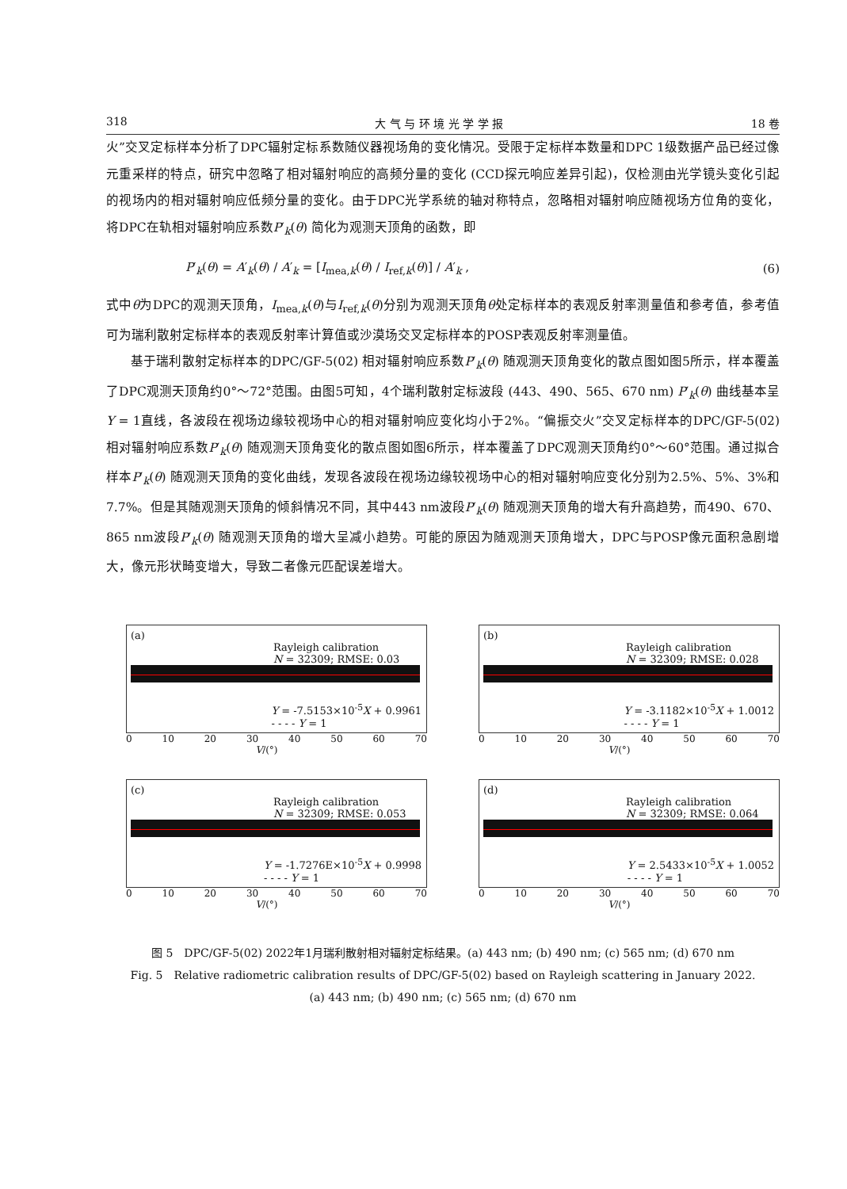318 大 气 与 环 境 光 学 学 报 18 卷
火”交叉定标样本分析了DPC辐射定标系数随仪器视场角的变化情况。受限于定标样本数量和DPC 1级数据产品已经过像元重采样的特点，研究中忽略了相对辐射响应的高频分量的变化 (CCD探元响应差异引起)，仅检测由光学镜头变化引起的视场内的相对辐射响应低频分量的变化。由于DPC光学系统的轴对称特点，忽略相对辐射响应随视场方位角的变化，将DPC在轨相对辐射响应系数P′<sub>k</sub>(θ) 简化为观测天顶角的函数，即
P′<sub>k</sub>(θ) = A′<sub>k</sub>(θ) / A′<sub>k</sub> = [I<sub>mea,k</sub>(θ) / I<sub>ref,k</sub>(θ)] / A′<sub>k</sub> , (6)
式中θ为DPC的观测天顶角，I<sub>mea,k</sub>(θ)与I<sub>ref,k</sub>(θ)分别为观测天顶角θ处定标样本的表观反射率测量值和参考值，参考值可为瑞利散射定标样本的表观反射率计算值或沙漠场交叉定标样本的POSP表观反射率测量值。
基于瑞利散射定标样本的DPC/GF-5(02) 相对辐射响应系数P′<sub>k</sub>(θ) 随观测天顶角变化的散点图如图5所示，样本覆盖了DPC观测天顶角约0°～72°范围。由图5可知，4个瑞利散射定标波段 (443、490、565、670 nm) P′<sub>k</sub>(θ) 曲线基本呈Y = 1直线，各波段在视场边缘较视场中心的相对辐射响应变化均小于2%。“偏振交火”交叉定标样本的DPC/GF-5(02) 相对辐射响应系数P′<sub>k</sub>(θ) 随观测天顶角变化的散点图如图6所示，样本覆盖了DPC观测天顶角约0°～60°范围。通过拟合样本P′<sub>k</sub>(θ) 随观测天顶角的变化曲线，发现各波段在视场边缘较视场中心的相对辐射响应变化分别为2.5%、5%、3%和7.7%。但是其随观测天顶角的倾斜情况不同，其中443 nm波段P′<sub>k</sub>(θ) 随观测天顶角的增大有升高趋势，而490、670、865 nm波段P′<sub>k</sub>(θ) 随观测天顶角的增大呈减小趋势。可能的原因为随观测天顶角增大，DPC与POSP像元面积急剧增大，像元形状畸变增大，导致二者像元匹配误差增大。
(a)
Rayleigh calibration
N = 32309; RMSE: 0.03
Y = -7.5153×10<sup>-5</sup>X + 0.9961
- - - - Y = 1
0 10 20 30 40 50 60 70
V/(°)
(b)
Rayleigh calibration
N = 32309; RMSE: 0.028
Y = -3.1182×10<sup>-5</sup>X + 1.0012
- - - - Y = 1
0 10 20 30 40 50 60 70
V/(°)
(c)
Rayleigh calibration
N = 32309; RMSE: 0.053
Y = -1.7276E×10<sup>-5</sup>X + 0.9998
- - - - Y = 1
0 10 20 30 40 50 60 70
V/(°)
(d)
Rayleigh calibration
N = 32309; RMSE: 0.064
Y = 2.5433×10<sup>-5</sup>X + 1.0052
- - - - Y = 1
0 10 20 30 40 50 60 70
V/(°)
图 5　DPC/GF-5(02) 2022年1月瑞利散射相对辐射定标结果。(a) 443 nm; (b) 490 nm; (c) 565 nm; (d) 670 nm
Fig. 5　Relative radiometric calibration results of DPC/GF-5(02) based on Rayleigh scattering in January 2022.
(a) 443 nm; (b) 490 nm; (c) 565 nm; (d) 670 nm